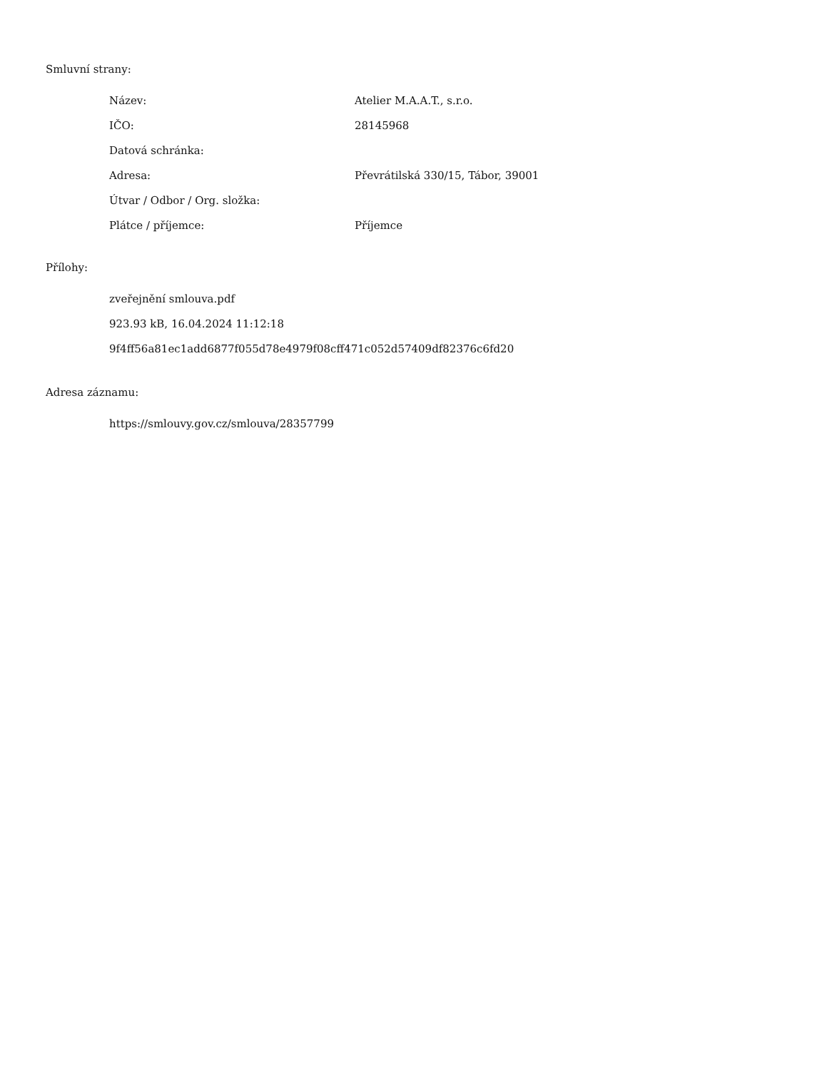Smluvní strany:
| Název: | Atelier M.A.A.T., s.r.o. |
| IČO: | 28145968 |
| Datová schránka: | |
| Adresa: | Převrátilská 330/15, Tábor, 39001 |
| Útvar / Odbor / Org. složka: | |
| Plátce / příjemce: | Příjemce |
Přílohy:
zveřejnění smlouva.pdf
923.93 kB, 16.04.2024 11:12:18
9f4ff56a81ec1add6877f055d78e4979f08cff471c052d57409df82376c6fd20
Adresa záznamu:
https://smlouvy.gov.cz/smlouva/28357799